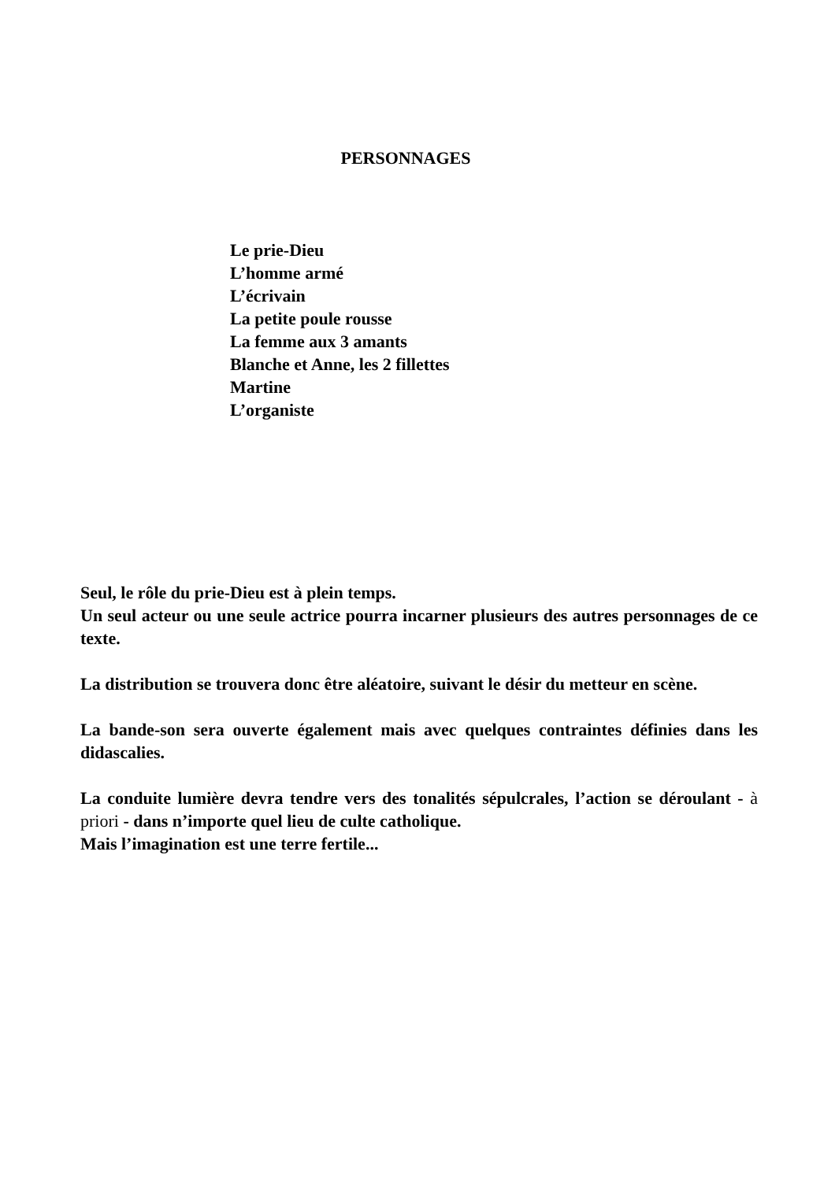PERSONNAGES
Le prie-Dieu
L’homme armé
L’écrivain
La petite poule rousse
La femme aux 3 amants
Blanche et Anne, les 2 fillettes
Martine
L’organiste
Seul, le rôle du prie-Dieu est à plein temps.
Un seul acteur ou une seule actrice pourra incarner plusieurs des autres personnages de ce texte.
La distribution se trouvera donc être aléatoire, suivant le désir du metteur en scène.
La bande-son sera ouverte également mais avec quelques contraintes définies dans les didascalies.
La conduite lumière devra tendre vers des tonalités sépulcrales, l’action se déroulant - à priori - dans n’importe quel lieu de culte catholique.
Mais l’imagination est une terre fertile...